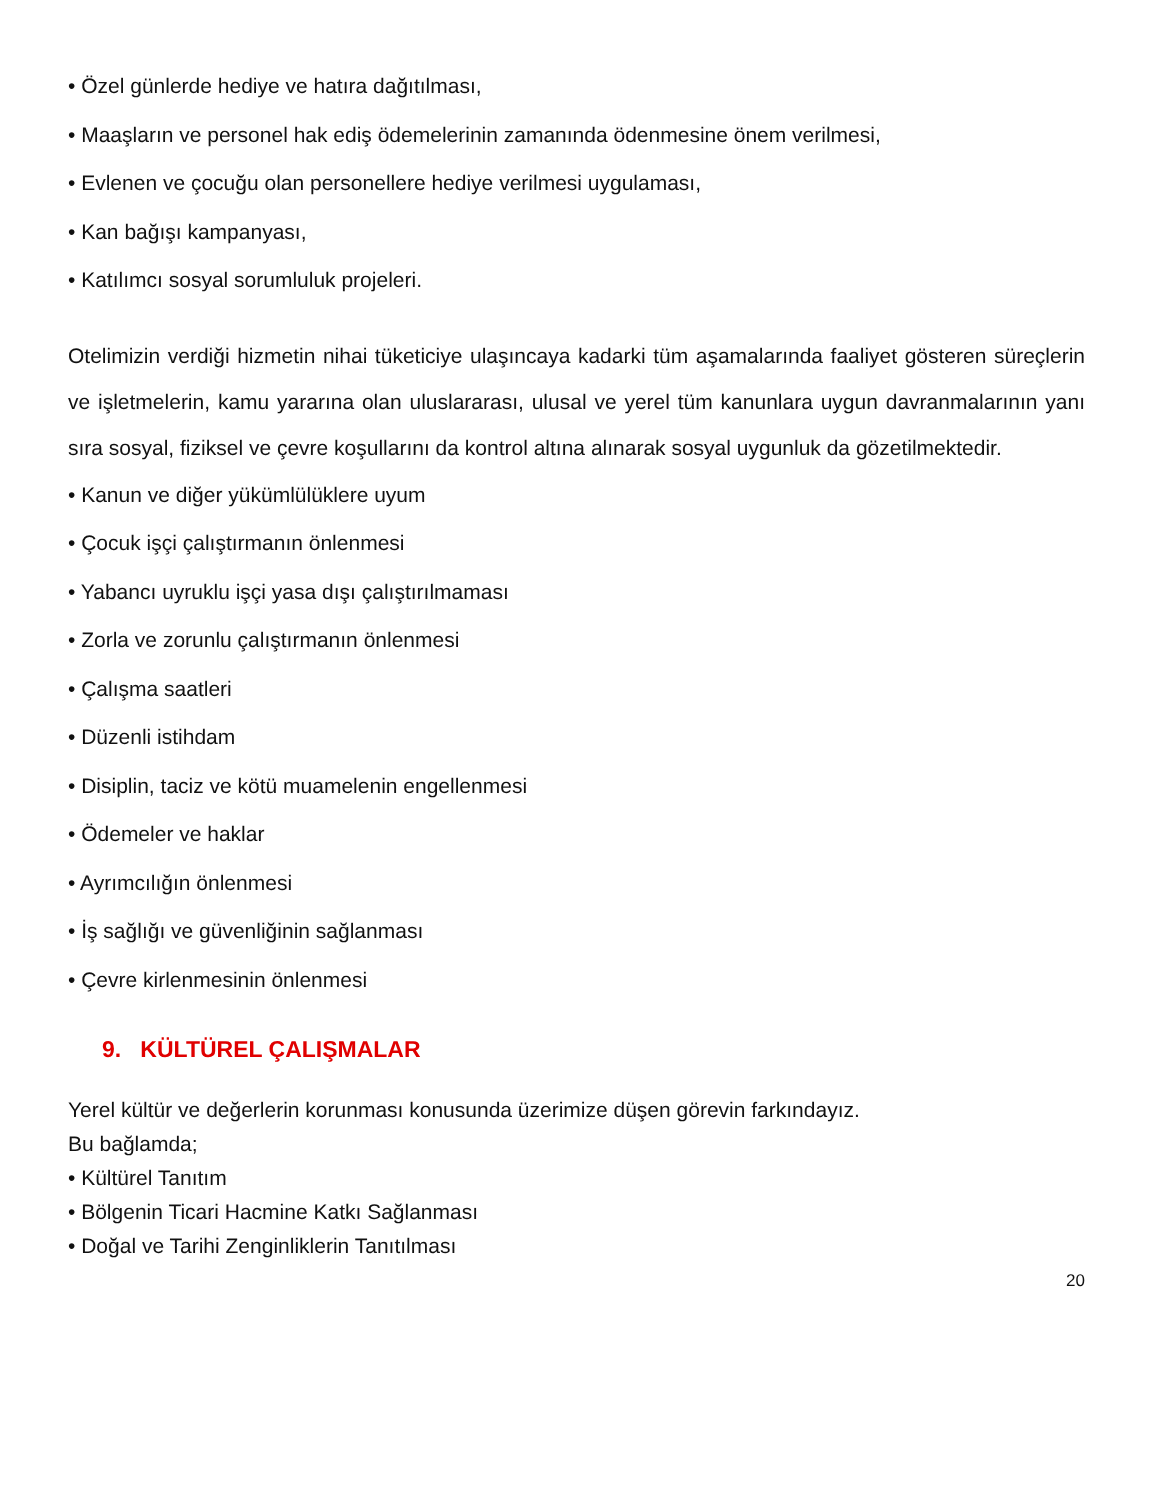• Özel günlerde hediye ve hatıra dağıtılması,
• Maaşların ve personel hak ediş ödemelerinin zamanında ödenmesine önem verilmesi,
• Evlenen ve çocuğu olan personellere hediye verilmesi uygulaması,
• Kan bağışı kampanyası,
• Katılımcı sosyal sorumluluk projeleri.
Otelimizin verdiği hizmetin nihai tüketiciye ulaşıncaya kadarki tüm aşamalarında faaliyet gösteren süreçlerin ve işletmelerin, kamu yararına olan uluslararası, ulusal ve yerel tüm kanunlara uygun davranmalarının yanı sıra sosyal, fiziksel ve çevre koşullarını da kontrol altına alınarak sosyal uygunluk da gözetilmektedir.
• Kanun ve diğer yükümlülüklere uyum
• Çocuk işçi çalıştırmanın önlenmesi
• Yabancı uyruklu işçi yasa dışı çalıştırılmaması
• Zorla ve zorunlu çalıştırmanın önlenmesi
• Çalışma saatleri
• Düzenli istihdam
• Disiplin, taciz ve kötü muamelenin engellenmesi
• Ödemeler ve haklar
• Ayrımcılığın önlenmesi
• İş sağlığı ve güvenliğinin sağlanması
• Çevre kirlenmesinin önlenmesi
9. KÜLTÜREL ÇALIŞMALAR
Yerel kültür ve değerlerin korunması konusunda üzerimize düşen görevin farkındayız.
Bu bağlamda;
• Kültürel Tanıtım
• Bölgenin Ticari Hacmine Katkı Sağlanması
• Doğal ve Tarihi Zenginliklerin Tanıtılması
20